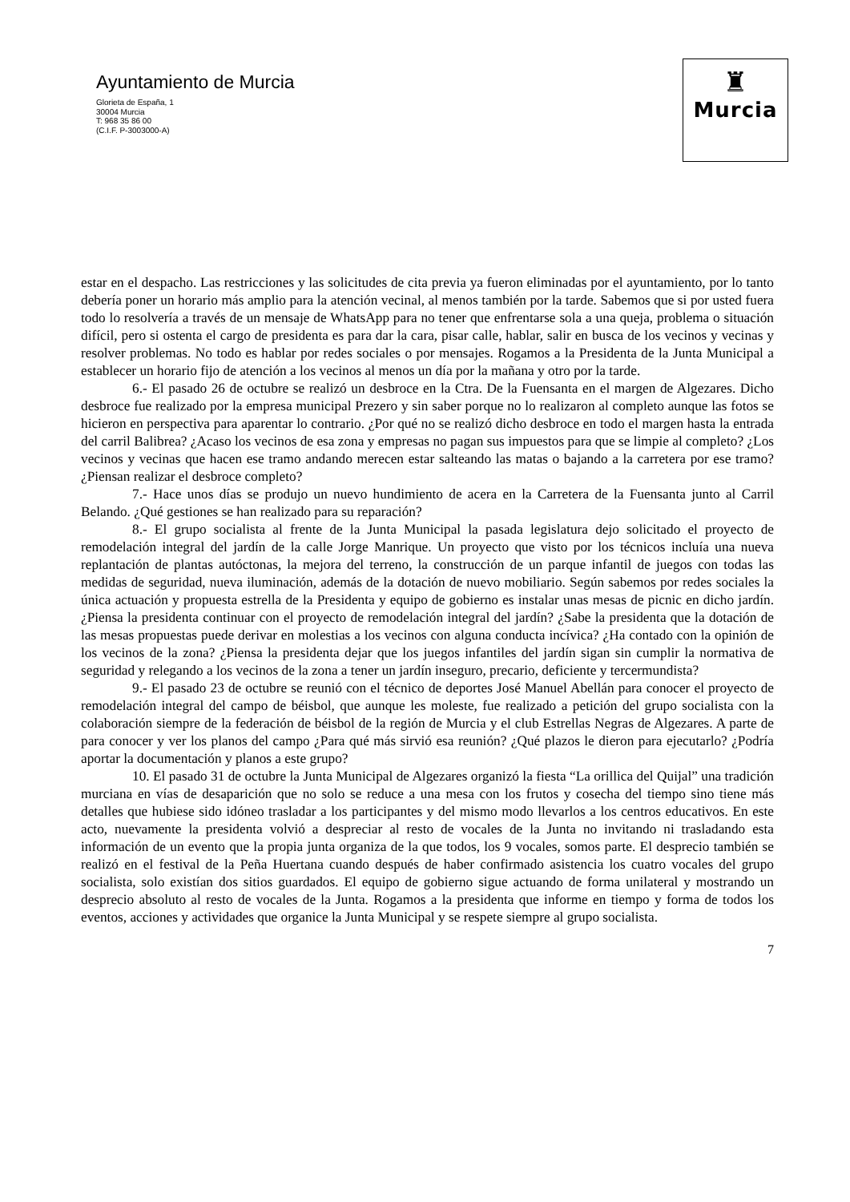Ayuntamiento de Murcia
Glorieta de España, 1
30004 Murcia
T: 968 35 86 00
(C.I.F. P-3003000-A)
♜
Murcia
estar en el despacho. Las restricciones y las solicitudes de cita previa ya fueron eliminadas por el ayuntamiento, por lo tanto debería poner un horario más amplio para la atención vecinal, al menos también por la tarde. Sabemos que si por usted fuera todo lo resolvería a través de un mensaje de WhatsApp para no tener que enfrentarse sola a una queja, problema o situación difícil, pero si ostenta el cargo de presidenta es para dar la cara, pisar calle, hablar, salir en busca de los vecinos y vecinas y resolver problemas. No todo es hablar por redes sociales o por mensajes. Rogamos a la Presidenta de la Junta Municipal a establecer un horario fijo de atención a los vecinos al menos un día por la mañana y otro por la tarde.
6.- El pasado 26 de octubre se realizó un desbroce en la Ctra. De la Fuensanta en el margen de Algezares. Dicho desbroce fue realizado por la empresa municipal Prezero y sin saber porque no lo realizaron al completo aunque las fotos se hicieron en perspectiva para aparentar lo contrario. ¿Por qué no se realizó dicho desbroce en todo el margen hasta la entrada del carril Balibrea? ¿Acaso los vecinos de esa zona y empresas no pagan sus impuestos para que se limpie al completo? ¿Los vecinos y vecinas que hacen ese tramo andando merecen estar salteando las matas o bajando a la carretera por ese tramo? ¿Piensan realizar el desbroce completo?
7.- Hace unos días se produjo un nuevo hundimiento de acera en la Carretera de la Fuensanta junto al Carril Belando. ¿Qué gestiones se han realizado para su reparación?
8.- El grupo socialista al frente de la Junta Municipal la pasada legislatura dejo solicitado el proyecto de remodelación integral del jardín de la calle Jorge Manrique. Un proyecto que visto por los técnicos incluía una nueva replantación de plantas autóctonas, la mejora del terreno, la construcción de un parque infantil de juegos con todas las medidas de seguridad, nueva iluminación, además de la dotación de nuevo mobiliario. Según sabemos por redes sociales la única actuación y propuesta estrella de la Presidenta y equipo de gobierno es instalar unas mesas de picnic en dicho jardín. ¿Piensa la presidenta continuar con el proyecto de remodelación integral del jardín? ¿Sabe la presidenta que la dotación de las mesas propuestas puede derivar en molestias a los vecinos con alguna conducta incívica? ¿Ha contado con la opinión de los vecinos de la zona? ¿Piensa la presidenta dejar que los juegos infantiles del jardín sigan sin cumplir la normativa de seguridad y relegando a los vecinos de la zona a tener un jardín inseguro, precario, deficiente y tercermundista?
9.- El pasado 23 de octubre se reunió con el técnico de deportes José Manuel Abellán para conocer el proyecto de remodelación integral del campo de béisbol, que aunque les moleste, fue realizado a petición del grupo socialista con la colaboración siempre de la federación de béisbol de la región de Murcia y el club Estrellas Negras de Algezares. A parte de para conocer y ver los planos del campo ¿Para qué más sirvió esa reunión? ¿Qué plazos le dieron para ejecutarlo? ¿Podría aportar la documentación y planos a este grupo?
10. El pasado 31 de octubre la Junta Municipal de Algezares organizó la fiesta “La orillica del Quijal” una tradición murciana en vías de desaparición que no solo se reduce a una mesa con los frutos y cosecha del tiempo sino tiene más detalles que hubiese sido idóneo trasladar a los participantes y del mismo modo llevarlos a los centros educativos. En este acto, nuevamente la presidenta volvió a despreciar al resto de vocales de la Junta no invitando ni trasladando esta información de un evento que la propia junta organiza de la que todos, los 9 vocales, somos parte. El desprecio también se realizó en el festival de la Peña Huertana cuando después de haber confirmado asistencia los cuatro vocales del grupo socialista, solo existían dos sitios guardados. El equipo de gobierno sigue actuando de forma unilateral y mostrando un desprecio absoluto al resto de vocales de la Junta. Rogamos a la presidenta que informe en tiempo y forma de todos los eventos, acciones y actividades que organice la Junta Municipal y se respete siempre al grupo socialista.
7